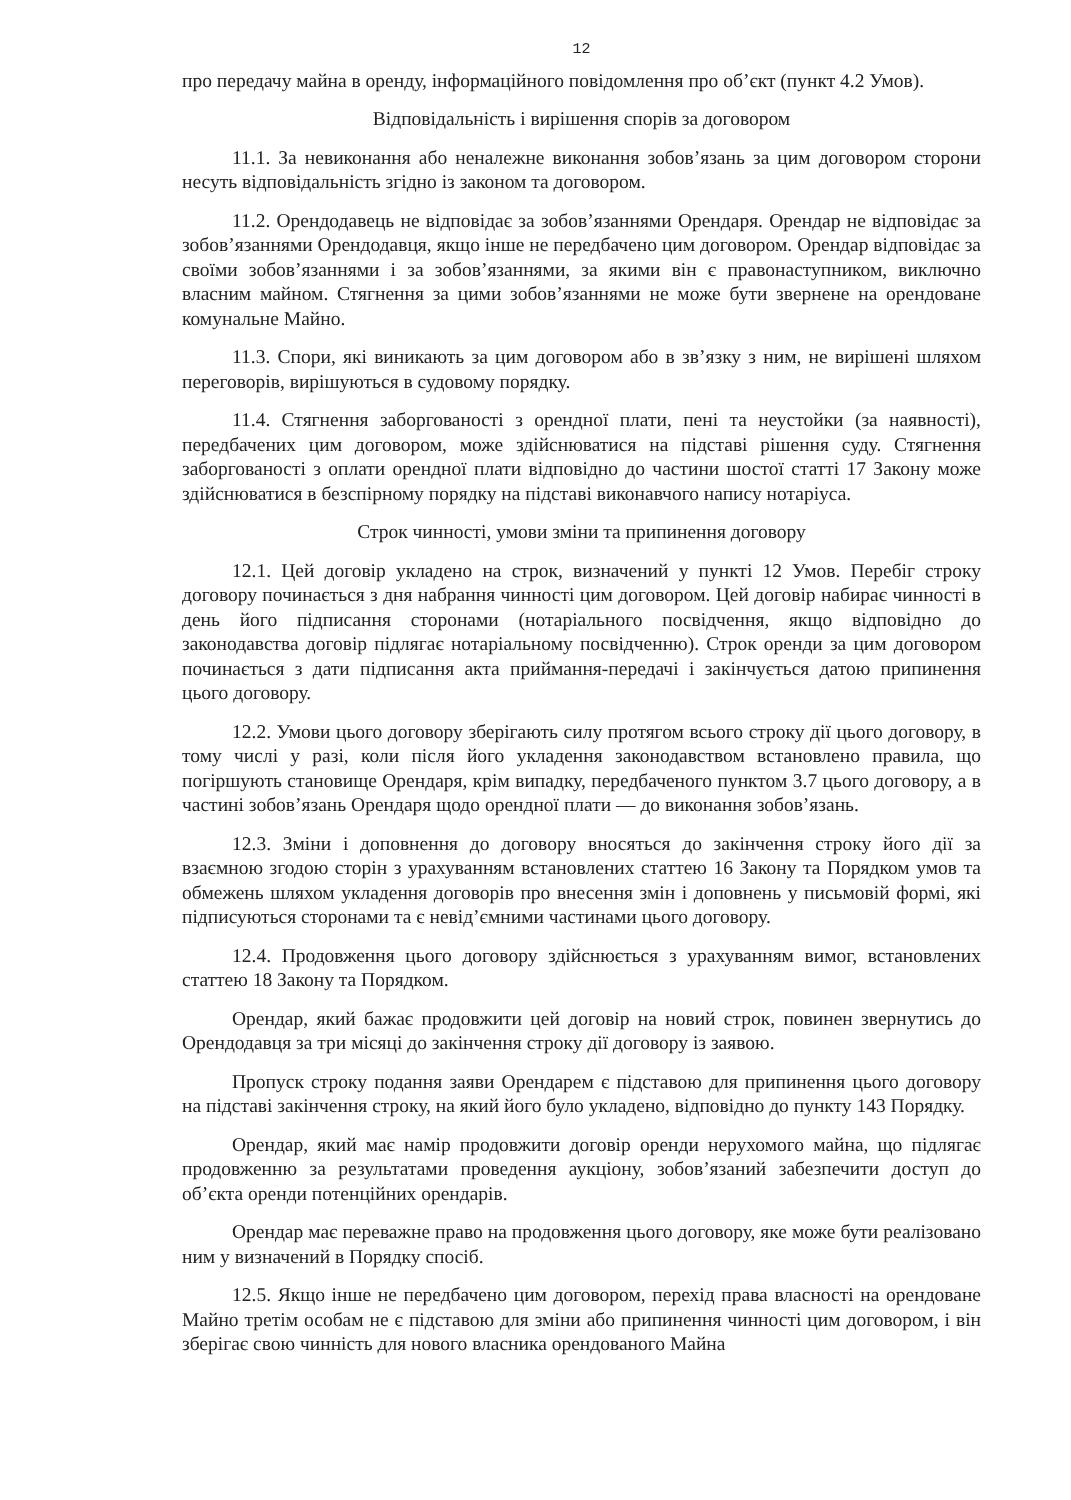12
про передачу майна в оренду, інформаційного повідомлення про об’єкт (пункт 4.2 Умов).
Відповідальність і вирішення спорів за договором
11.1. За невиконання або неналежне виконання зобов’язань за цим договором сторони несуть відповідальність згідно із законом та договором.
11.2. Орендодавець не відповідає за зобов’язаннями Орендаря. Орендар не відповідає за зобов’язаннями Орендодавця, якщо інше не передбачено цим договором. Орендар відповідає за своїми зобов’язаннями і за зобов’язаннями, за якими він є правонаступником, виключно власним майном. Стягнення за цими зобов’язаннями не може бути звернене на орендоване комунальне Майно.
11.3. Спори, які виникають за цим договором або в зв’язку з ним, не вирішені шляхом переговорів, вирішуються в судовому порядку.
11.4. Стягнення заборгованості з орендної плати, пені та неустойки (за наявності), передбачених цим договором, може здійснюватися на підставі рішення суду. Стягнення заборгованості з оплати орендної плати відповідно до частини шостої статті 17 Закону може здійснюватися в безспірному порядку на підставі виконавчого напису нотаріуса.
Строк чинності, умови зміни та припинення договору
12.1. Цей договір укладено на строк, визначений у пункті 12 Умов. Перебіг строку договору починається з дня набрання чинності цим договором. Цей договір набирає чинності в день його підписання сторонами (нотаріального посвідчення, якщо відповідно до законодавства договір підлягає нотаріальному посвідченню). Строк оренди за цим договором починається з дати підписання акта приймання-передачі і закінчується датою припинення цього договору.
12.2. Умови цього договору зберігають силу протягом всього строку дії цього договору, в тому числі у разі, коли після його укладення законодавством встановлено правила, що погіршують становище Орендаря, крім випадку, передбаченого пунктом 3.7 цього договору, а в частині зобов’язань Орендаря щодо орендної плати — до виконання зобов’язань.
12.3. Зміни і доповнення до договору вносяться до закінчення строку його дії за взаємною згодою сторін з урахуванням встановлених статтею 16 Закону та Порядком умов та обмежень шляхом укладення договорів про внесення змін і доповнень у письмовій формі, які підписуються сторонами та є невід’ємними частинами цього договору.
12.4. Продовження цього договору здійснюється з урахуванням вимог, встановлених статтею 18 Закону та Порядком.
Орендар, який бажає продовжити цей договір на новий строк, повинен звернутись до Орендодавця за три місяці до закінчення строку дії договору із заявою.
Пропуск строку подання заяви Орендарем є підставою для припинення цього договору на підставі закінчення строку, на який його було укладено, відповідно до пункту 143 Порядку.
Орендар, який має намір продовжити договір оренди нерухомого майна, що підлягає продовженню за результатами проведення аукціону, зобов’язаний забезпечити доступ до об’єкта оренди потенційних орендарів.
Орендар має переважне право на продовження цього договору, яке може бути реалізовано ним у визначений в Порядку спосіб.
12.5. Якщо інше не передбачено цим договором, перехід права власності на орендоване Майно третім особам не є підставою для зміни або припинення чинності цим договором, і він зберігає свою чинність для нового власника орендованого Майна